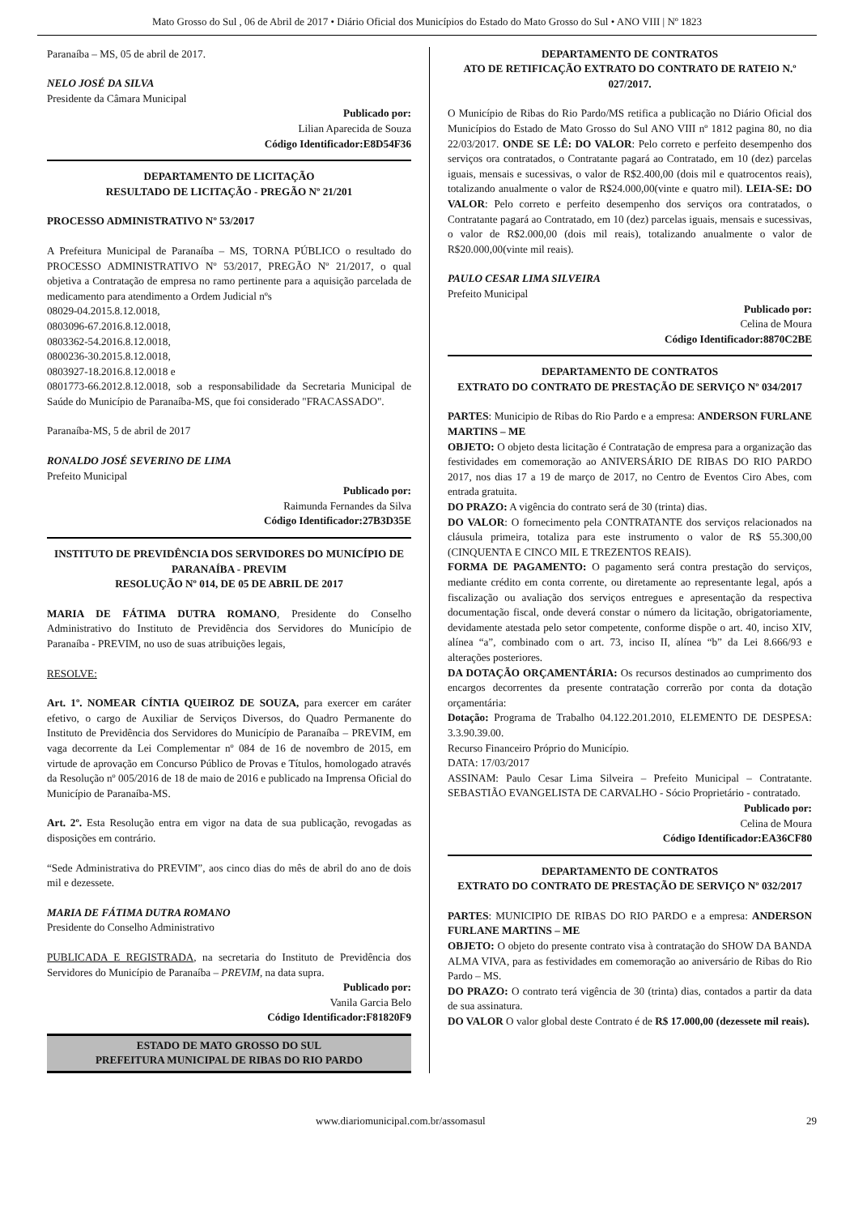Mato Grosso do Sul , 06 de Abril de 2017 • Diário Oficial dos Municípios do Estado do Mato Grosso do Sul • ANO VIII | Nº 1823
Paranaíba – MS, 05 de abril de 2017.
NELO JOSÉ DA SILVA
Presidente da Câmara Municipal
Publicado por:
Lilian Aparecida de Souza
Código Identificador:E8D54F36
DEPARTAMENTO DE LICITAÇÃO
RESULTADO DE LICITAÇÃO - PREGÃO Nº 21/201
PROCESSO ADMINISTRATIVO Nº 53/2017
A Prefeitura Municipal de Paranaíba – MS, TORNA PÚBLICO o resultado do PROCESSO ADMINISTRATIVO Nº 53/2017, PREGÃO Nº 21/2017, o qual objetiva a Contratação de empresa no ramo pertinente para a aquisição parcelada de medicamento para atendimento a Ordem Judicial nºs
08029-04.2015.8.12.0018,
0803096-67.2016.8.12.0018,
0803362-54.2016.8.12.0018,
0800236-30.2015.8.12.0018,
0803927-18.2016.8.12.0018 e
0801773-66.2012.8.12.0018, sob a responsabilidade da Secretaria Municipal de Saúde do Município de Paranaíba-MS, que foi considerado "FRACASSADO".
Paranaíba-MS, 5 de abril de 2017
RONALDO JOSÉ SEVERINO DE LIMA
Prefeito Municipal
Publicado por:
Raimunda Fernandes da Silva
Código Identificador:27B3D35E
INSTITUTO DE PREVIDÊNCIA DOS SERVIDORES DO MUNICÍPIO DE PARANAÍBA - PREVIM
RESOLUÇÃO Nº 014, DE 05 DE ABRIL DE 2017
MARIA DE FÁTIMA DUTRA ROMANO, Presidente do Conselho Administrativo do Instituto de Previdência dos Servidores do Município de Paranaíba - PREVIM, no uso de suas atribuições legais,
RESOLVE:
Art. 1º. NOMEAR CÍNTIA QUEIROZ DE SOUZA, para exercer em caráter efetivo, o cargo de Auxiliar de Serviços Diversos, do Quadro Permanente do Instituto de Previdência dos Servidores do Município de Paranaíba – PREVIM, em vaga decorrente da Lei Complementar nº 084 de 16 de novembro de 2015, em virtude de aprovação em Concurso Público de Provas e Títulos, homologado através da Resolução nº 005/2016 de 18 de maio de 2016 e publicado na Imprensa Oficial do Município de Paranaíba-MS.
Art. 2º. Esta Resolução entra em vigor na data de sua publicação, revogadas as disposições em contrário.
“Sede Administrativa do PREVIM”, aos cinco dias do mês de abril do ano de dois mil e dezessete.
MARIA DE FÁTIMA DUTRA ROMANO
Presidente do Conselho Administrativo
PUBLICADA E REGISTRADA, na secretaria do Instituto de Previdência dos Servidores do Município de Paranaíba – PREVIM, na data supra.
Publicado por:
Vanila Garcia Belo
Código Identificador:F81820F9
ESTADO DE MATO GROSSO DO SUL
PREFEITURA MUNICIPAL DE RIBAS DO RIO PARDO
DEPARTAMENTO DE CONTRATOS
ATO DE RETIFICAÇÃO EXTRATO DO CONTRATO DE RATEIO N.º 027/2017.
O Município de Ribas do Rio Pardo/MS retifica a publicação no Diário Oficial dos Municípios do Estado de Mato Grosso do Sul ANO VIII nº 1812 pagina 80, no dia 22/03/2017. ONDE SE LÊ: DO VALOR: Pelo correto e perfeito desempenho dos serviços ora contratados, o Contratante pagará ao Contratado, em 10 (dez) parcelas iguais, mensais e sucessivas, o valor de R$2.400,00 (dois mil e quatrocentos reais), totalizando anualmente o valor de R$24.000,00(vinte e quatro mil). LEIA-SE: DO VALOR: Pelo correto e perfeito desempenho dos serviços ora contratados, o Contratante pagará ao Contratado, em 10 (dez) parcelas iguais, mensais e sucessivas, o valor de R$2.000,00 (dois mil reais), totalizando anualmente o valor de R$20.000,00(vinte mil reais).
PAULO CESAR LIMA SILVEIRA
Prefeito Municipal
Publicado por:
Celina de Moura
Código Identificador:8870C2BE
DEPARTAMENTO DE CONTRATOS
EXTRATO DO CONTRATO DE PRESTAÇÃO DE SERVIÇO Nº 034/2017
PARTES: Municipio de Ribas do Rio Pardo e a empresa: ANDERSON FURLANE MARTINS – ME
OBJETO: O objeto desta licitação é Contratação de empresa para a organização das festividades em comemoração ao ANIVERSÁRIO DE RIBAS DO RIO PARDO 2017, nos dias 17 a 19 de março de 2017, no Centro de Eventos Ciro Abes, com entrada gratuita.
DO PRAZO: A vigência do contrato será de 30 (trinta) dias.
DO VALOR: O fornecimento pela CONTRATANTE dos serviços relacionados na cláusula primeira, totaliza para este instrumento o valor de R$ 55.300,00 (CINQUENTA E CINCO MIL E TREZENTOS REAIS).
FORMA DE PAGAMENTO: O pagamento será contra prestação do serviços, mediante crédito em conta corrente, ou diretamente ao representante legal, após a fiscalização ou avaliação dos serviços entregues e apresentação da respectiva documentação fiscal, onde deverá constar o número da licitação, obrigatoriamente, devidamente atestada pelo setor competente, conforme dispõe o art. 40, inciso XIV, alínea “a”, combinado com o art. 73, inciso II, alínea “b” da Lei 8.666/93 e alterações posteriores.
DA DOTAÇÃO ORÇAMENTÁRIA: Os recursos destinados ao cumprimento dos encargos decorrentes da presente contratação correrão por conta da dotação orçamentária:
Dotação: Programa de Trabalho 04.122.201.2010, ELEMENTO DE DESPESA: 3.3.90.39.00.
Recurso Financeiro Próprio do Município.
DATA: 17/03/2017
ASSINAM: Paulo Cesar Lima Silveira – Prefeito Municipal – Contratante. SEBASTIÃO EVANGELISTA DE CARVALHO - Sócio Proprietário - contratado.
Publicado por:
Celina de Moura
Código Identificador:EA36CF80
DEPARTAMENTO DE CONTRATOS
EXTRATO DO CONTRATO DE PRESTAÇÃO DE SERVIÇO Nº 032/2017
PARTES: MUNICIPIO DE RIBAS DO RIO PARDO e a empresa: ANDERSON FURLANE MARTINS – ME
OBJETO: O objeto do presente contrato visa à contratação do SHOW DA BANDA ALMA VIVA, para as festividades em comemoração ao aniversário de Ribas do Rio Pardo – MS.
DO PRAZO: O contrato terá vigência de 30 (trinta) dias, contados a partir da data de sua assinatura.
DO VALOR O valor global deste Contrato é de R$ 17.000,00 (dezessete mil reais).
www.diariomunicipal.com.br/assomasul 29